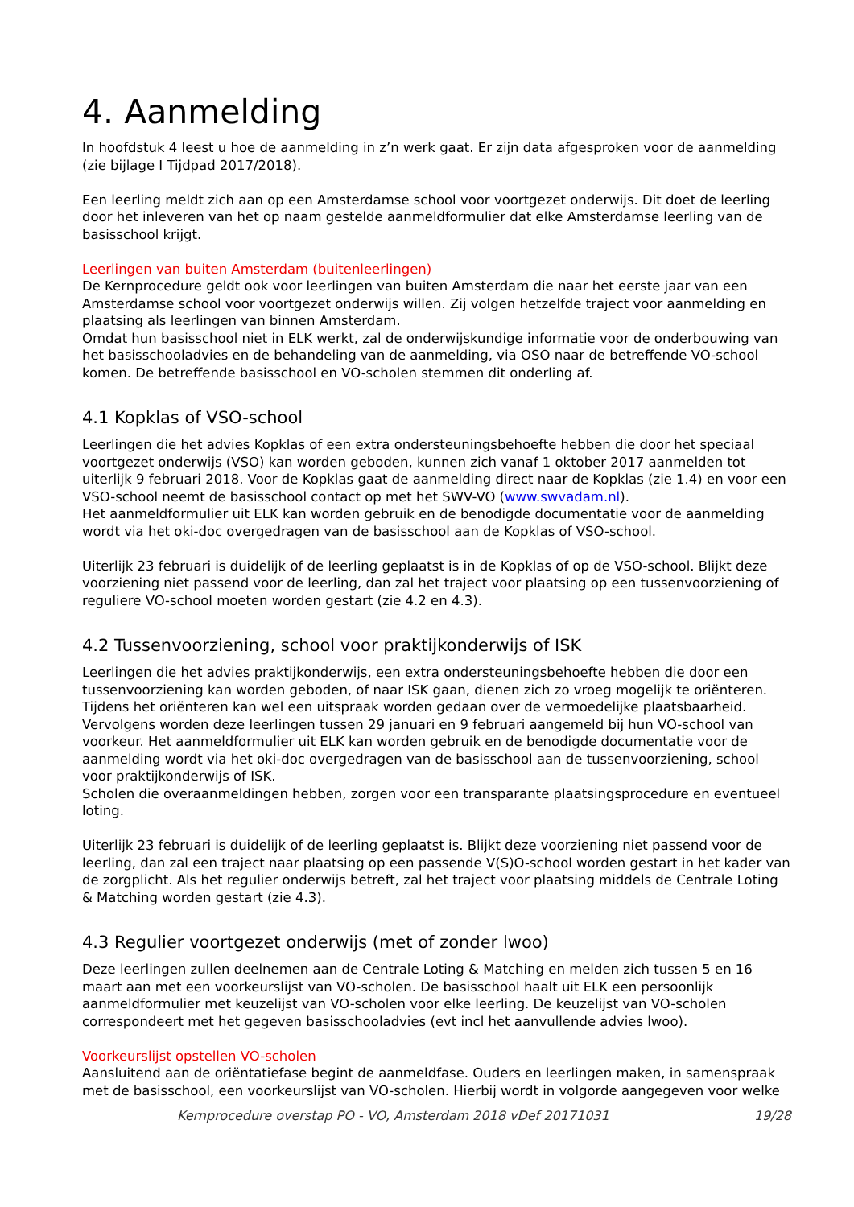4. Aanmelding
In hoofdstuk 4 leest u hoe de aanmelding in z’n werk gaat. Er zijn data afgesproken voor de aanmelding (zie bijlage I Tijdpad 2017/2018).
Een leerling meldt zich aan op een Amsterdamse school voor voortgezet onderwijs. Dit doet de leerling door het inleveren van het op naam gestelde aanmeldformulier dat elke Amsterdamse leerling van de basisschool krijgt.
Leerlingen van buiten Amsterdam (buitenleerlingen)
De Kernprocedure geldt ook voor leerlingen van buiten Amsterdam die naar het eerste jaar van een Amsterdamse school voor voortgezet onderwijs willen. Zij volgen hetzelfde traject voor aanmelding en plaatsing als leerlingen van binnen Amsterdam.
Omdat hun basisschool niet in ELK werkt, zal de onderwijskundige informatie voor de onderbouwing van het basisschooladvies en de behandeling van de aanmelding, via OSO naar de betreffende VO-school komen. De betreffende basisschool en VO-scholen stemmen dit onderling af.
4.1 Kopklas of VSO-school
Leerlingen die het advies Kopklas of een extra ondersteuningsbehoefte hebben die door het speciaal voortgezet onderwijs (VSO) kan worden geboden, kunnen zich vanaf 1 oktober 2017 aanmelden tot uiterlijk 9 februari 2018. Voor de Kopklas gaat de aanmelding direct naar de Kopklas (zie 1.4) en voor een VSO-school neemt de basisschool contact op met het SWV-VO (www.swvadam.nl).
Het aanmeldformulier uit ELK kan worden gebruik en de benodigde documentatie voor de aanmelding wordt via het oki-doc overgedragen van de basisschool aan de Kopklas of VSO-school.
Uiterlijk 23 februari is duidelijk of de leerling geplaatst is in de Kopklas of op de VSO-school. Blijkt deze voorziening niet passend voor de leerling, dan zal het traject voor plaatsing op een tussenvoorziening of reguliere VO-school moeten worden gestart (zie 4.2 en 4.3).
4.2 Tussenvoorziening, school voor praktijkonderwijs of ISK
Leerlingen die het advies praktijkonderwijs, een extra ondersteuningsbehoefte hebben die door een tussenvoorziening kan worden geboden, of naar ISK gaan, dienen zich zo vroeg mogelijk te oriënteren. Tijdens het oriënteren kan wel een uitspraak worden gedaan over de vermoedelijke plaatsbaarheid. Vervolgens worden deze leerlingen tussen 29 januari en 9 februari aangemeld bij hun VO-school van voorkeur. Het aanmeldformulier uit ELK kan worden gebruik en de benodigde documentatie voor de aanmelding wordt via het oki-doc overgedragen van de basisschool aan de tussenvoorziening, school voor praktijkonderwijs of ISK.
Scholen die overaanmeldingen hebben, zorgen voor een transparante plaatsingsprocedure en eventueel loting.
Uiterlijk 23 februari is duidelijk of de leerling geplaatst is. Blijkt deze voorziening niet passend voor de leerling, dan zal een traject naar plaatsing op een passende V(S)O-school worden gestart in het kader van de zorgplicht. Als het regulier onderwijs betreft, zal het traject voor plaatsing middels de Centrale Loting & Matching worden gestart (zie 4.3).
4.3 Regulier voortgezet onderwijs (met of zonder lwoo)
Deze leerlingen zullen deelnemen aan de Centrale Loting & Matching en melden zich tussen 5 en 16 maart aan met een voorkeurslijst van VO-scholen. De basisschool haalt uit ELK een persoonlijk aanmeldformulier met keuzelijst van VO-scholen voor elke leerling. De keuzelijst van VO-scholen correspondeert met het gegeven basisschooladvies (evt incl het aanvullende advies lwoo).
Voorkeurslijst opstellen VO-scholen
Aansluitend aan de oriëntatiefase begint de aanmeldfase. Ouders en leerlingen maken, in samenspraak met de basisschool, een voorkeurslijst van VO-scholen. Hierbij wordt in volgorde aangegeven voor welke
Kernprocedure overstap PO - VO, Amsterdam 2018 vDef 20171031 19/28